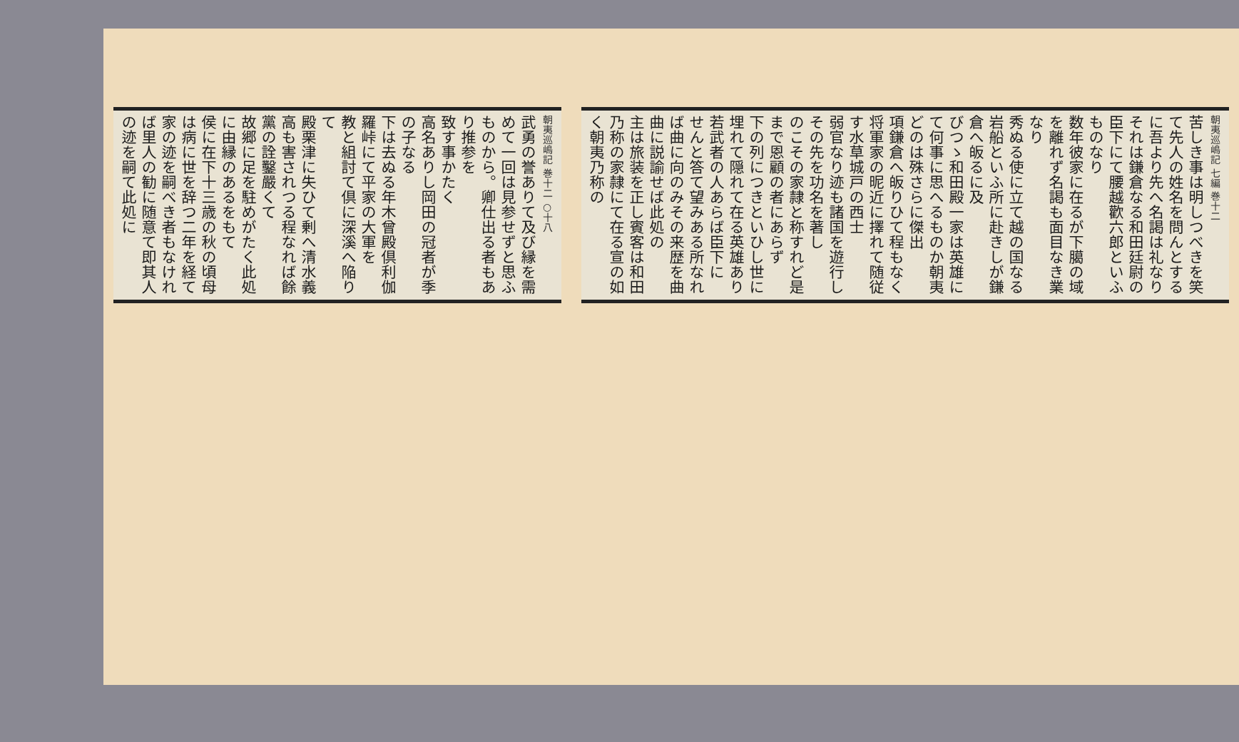朝夷巡嶋記 巻十二 ○十八
武勇の誉ありて及び縁を需めて一回は見参せずと思ふものから。卿仕出る者もあり推参を
致す事かたく
高名ありし岡田の冠者が季の子なる
下は去ぬる年木曾殿倶利伽羅峠にて平家の大軍を
教と組討て倶に深溪へ陥りて
殿栗津に失ひて剰へ清水義高も害されつる程なれば餘黨の詮鑿嚴くて
故郷に足を駐めがたく此処に由縁のあるをもて
侯に在下十三歳の秋の頃母は病に世を辞つ二年を経て
家の迹を嗣べき者もなければ里人の勧に随意て即其人の迹を嗣て此処に
朝夷巡嶋記 七編 巻十二
苦しき事は明しつべきを笑て先人の姓名を問んとするに吾より先へ名謁は礼なり
それは鎌倉なる和田廷尉の臣下にて腰越歡六郎といふものなり
数年彼家に在るが下臈の域を離れず名謁も面目なき業なり
秀ぬる使に立て越の国なる岩船といふ所に赴きしが鎌倉へ皈るに及
びつゝ和田殿一家は英雄にて何事に思へるものか朝夷どのは殊さらに傑出
項鎌倉へ皈りひて程もなく将軍家の昵近に擇れて随従す水草城戸の西士
弱官なり迹も諸国を遊行しその先を功名を著し
のこその家隷と称すれど是まで恩顧の者にあらず
下の列につきといひし世に埋れて隠れて在る英雄あり若武者の人あらば臣下に
せんと答て望みある所なれば曲に向のみその来歴を曲曲に説諭せば此処の
主は旅装を正し賓客は和田乃称の家隷にて在る宣の如く朝夷乃称の